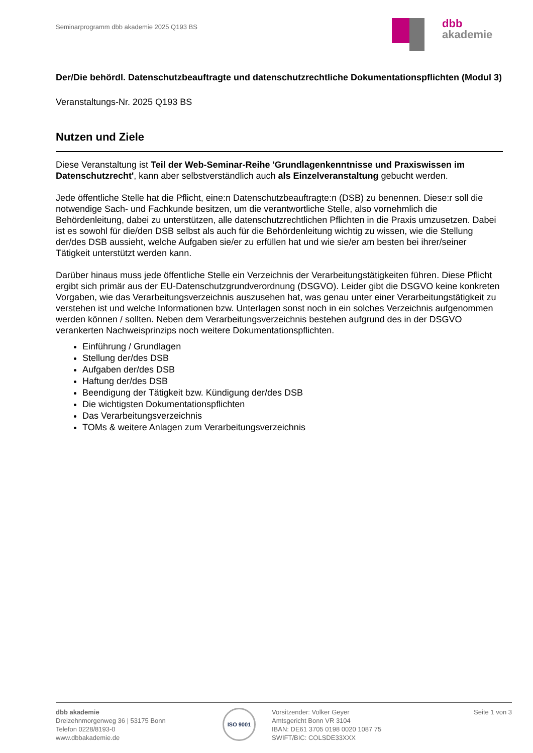Seminarprogramm dbb akademie 2025 Q193 BS
dbb
akademie
Der/Die behördl. Datenschutzbeauftragte und datenschutzrechtliche Dokumentationspflichten (Modul 3)
Veranstaltungs-Nr. 2025 Q193 BS
Nutzen und Ziele
Diese Veranstaltung ist Teil der Web-Seminar-Reihe 'Grundlagenkenntnisse und Praxiswissen im Datenschutzrecht', kann aber selbstverständlich auch als Einzelveranstaltung gebucht werden.
Jede öffentliche Stelle hat die Pflicht, eine:n Datenschutzbeauftragte:n (DSB) zu benennen. Diese:r soll die notwendige Sach- und Fachkunde besitzen, um die verantwortliche Stelle, also vornehmlich die Behördenleitung, dabei zu unterstützen, alle datenschutzrechtlichen Pflichten in die Praxis umzusetzen. Dabei ist es sowohl für die/den DSB selbst als auch für die Behördenleitung wichtig zu wissen, wie die Stellung der/des DSB aussieht, welche Aufgaben sie/er zu erfüllen hat und wie sie/er am besten bei ihrer/seiner Tätigkeit unterstützt werden kann.
Darüber hinaus muss jede öffentliche Stelle ein Verzeichnis der Verarbeitungstätigkeiten führen. Diese Pflicht ergibt sich primär aus der EU-Datenschutzgrundverordnung (DSGVO). Leider gibt die DSGVO keine konkreten Vorgaben, wie das Verarbeitungsverzeichnis auszusehen hat, was genau unter einer Verarbeitungstätigkeit zu verstehen ist und welche Informationen bzw. Unterlagen sonst noch in ein solches Verzeichnis aufgenommen werden können / sollten. Neben dem Verarbeitungsverzeichnis bestehen aufgrund des in der DSGVO verankerten Nachweisprinzips noch weitere Dokumentationspflichten.
Einführung / Grundlagen
Stellung der/des DSB
Aufgaben der/des DSB
Haftung der/des DSB
Beendigung der Tätigkeit bzw. Kündigung der/des DSB
Die wichtigsten Dokumentationspflichten
Das Verarbeitungsverzeichnis
TOMs & weitere Anlagen zum Verarbeitungsverzeichnis
dbb akademie
Dreizehnmorgenweg 36 | 53175 Bonn
Telefon 0228/8193-0
www.dbbakademie.de
ISO 9001
Vorsitzender: Volker Geyer
Amtsgericht Bonn VR 3104
IBAN: DE61 3705 0198 0020 1087 75
SWIFT/BIC: COLSDE33XXX
Seite 1 von 3